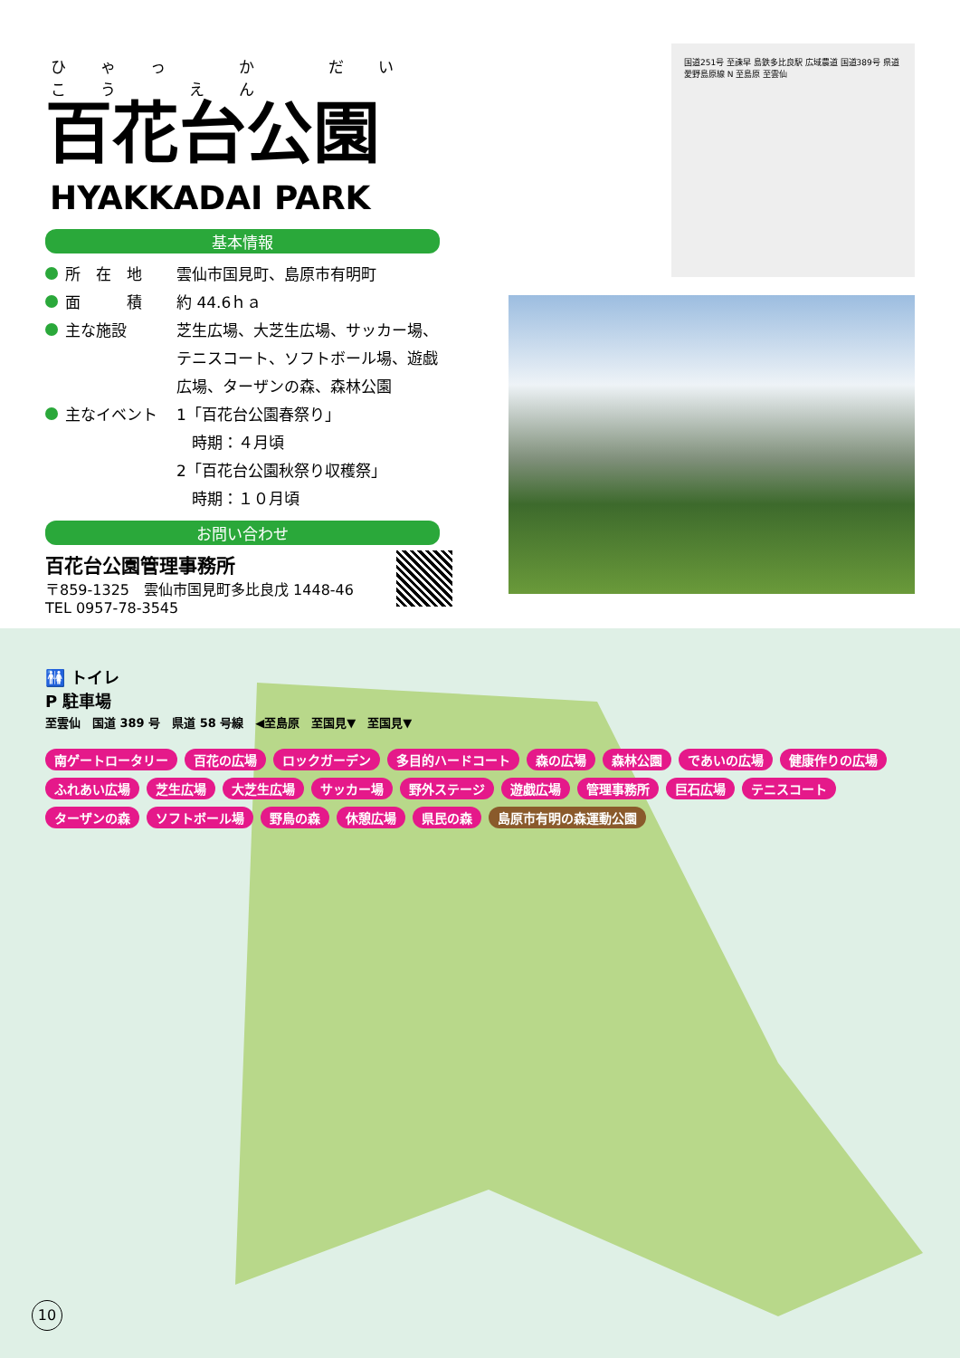ひゃっ か だい こう えん
百花台公園
HYAKKADAI PARK
基本情報
所　在　地 雲仙市国見町、島原市有明町
面　　　積 約 44.6ｈａ
主な施設 芝生広場、大芝生広場、サッカー場、テニスコート、ソフトボール場、遊戯広場、ターザンの森、森林公園
主なイベント 1「百花台公園春祭り」
　時期：４月頃
2「百花台公園秋祭り収穫祭」
　時期：１０月頃
お問い合わせ
百花台公園管理事務所
〒859-1325　雲仙市国見町多比良戊 1448-46
TEL 0957-78-3545
国道251号 至諫早 島鉄多比良駅 広域農道 国道389号 県道愛野島原線 N 至島原 至雲仙
🚻 トイレ
P 駐車場
至雲仙　国道 389 号　県道 58 号線　◀至島原　至国見▼　至国見▼
南ゲートロータリー 百花の広場 ロックガーデン 多目的ハードコート 森の広場 森林公園 であいの広場 健康作りの広場 ふれあい広場 芝生広場 大芝生広場 サッカー場 野外ステージ 遊戯広場 管理事務所 巨石広場 テニスコート ターザンの森 ソフトボール場 野鳥の森 休憩広場 県民の森 島原市有明の森運動公園
10